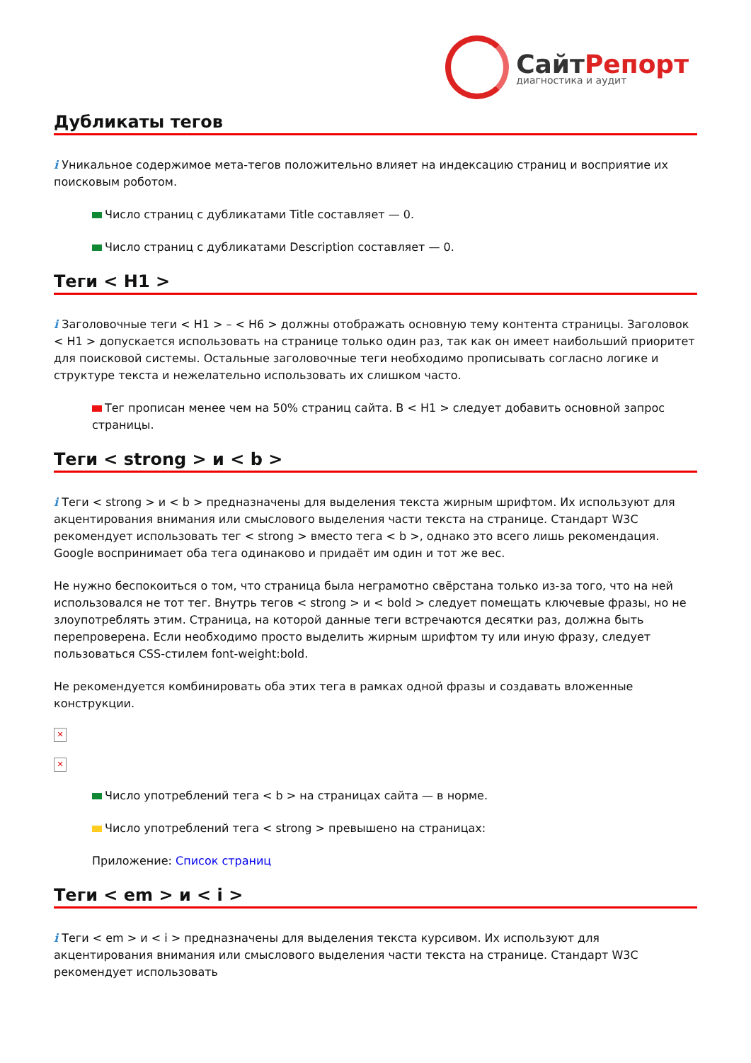Сайт Репорт
диагностика и аудит
Дубликаты тегов
i Уникальное содержимое мета-тегов положительно влияет на индексацию страниц и восприятие их поисковым роботом.
Число страниц с дубликатами Title составляет — 0.
Число страниц с дубликатами Description составляет — 0.
Теги < H1 >
i Заголовочные теги < H1 > – < H6 > должны отображать основную тему контента страницы. Заголовок < H1 > допускается использовать на странице только один раз, так как он имеет наибольший приоритет для поисковой системы. Остальные заголовочные теги необходимо прописывать согласно логике и структуре текста и нежелательно использовать их слишком часто.
Тег прописан менее чем на 50% страниц сайта. В < H1 > следует добавить основной запрос страницы.
Теги < strong > и < b >
i Теги < strong > и < b > предназначены для выделения текста жирным шрифтом. Их используют для акцентирования внимания или смыслового выделения части текста на странице. Стандарт W3C рекомендует использовать тег < strong > вместо тега < b >, однако это всего лишь рекомендация. Google воспринимает оба тега одинаково и придаёт им один и тот же вес.
Не нужно беспокоиться о том, что страница была неграмотно свёрстана только из-за того, что на ней использовался не тот тег. Внутрь тегов < strong > и < bold > следует помещать ключевые фразы, но не злоупотреблять этим. Страница, на которой данные теги встречаются десятки раз, должна быть перепроверена. Если необходимо просто выделить жирным шрифтом ту или иную фразу, следует пользоваться CSS-стилем font-weight:bold.
Не рекомендуется комбинировать оба этих тега в рамках одной фразы и создавать вложенные конструкции.
✕
✕
Число употреблений тега < b > на страницах сайта — в норме.
Число употреблений тега < strong > превышено на страницах:
Приложение: Список страниц
Теги < em > и < i >
i Теги < em > и < i > предназначены для выделения текста курсивом. Их используют для акцентирования внимания или смыслового выделения части текста на странице. Стандарт W3C рекомендует использовать